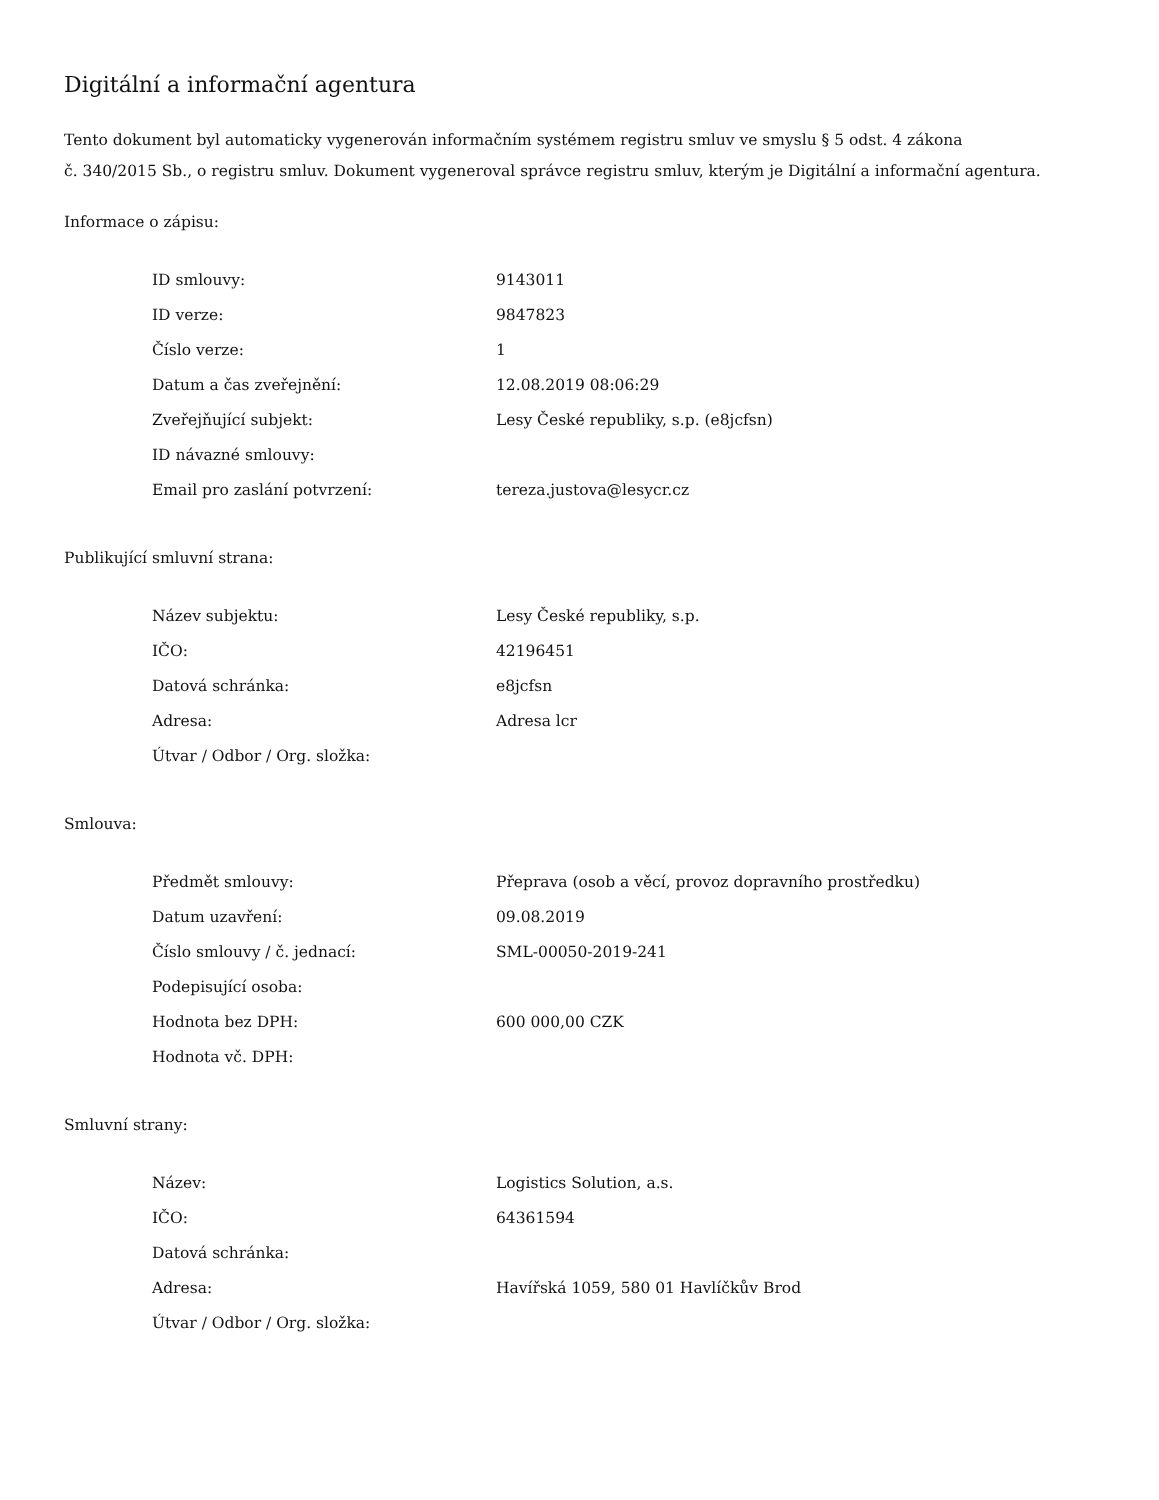Digitální a informační agentura
Tento dokument byl automaticky vygenerován informačním systémem registru smluv ve smyslu § 5 odst. 4 zákona
č. 340/2015 Sb., o registru smluv. Dokument vygeneroval správce registru smluv, kterým je Digitální a informační agentura.
Informace o zápisu:
| ID smlouvy: | 9143011 |
| ID verze: | 9847823 |
| Číslo verze: | 1 |
| Datum a čas zveřejnění: | 12.08.2019 08:06:29 |
| Zveřejňující subjekt: | Lesy České republiky, s.p. (e8jcfsn) |
| ID návazné smlouvy: | |
| Email pro zaslání potvrzení: | tereza.justova@lesycr.cz |
Publikující smluvní strana:
| Název subjektu: | Lesy České republiky, s.p. |
| IČO: | 42196451 |
| Datová schránka: | e8jcfsn |
| Adresa: | Adresa lcr |
| Útvar / Odbor / Org. složka: | |
Smlouva:
| Předmět smlouvy: | Přeprava (osob a věcí, provoz dopravního prostředku) |
| Datum uzavření: | 09.08.2019 |
| Číslo smlouvy / č. jednací: | SML-00050-2019-241 |
| Podepisující osoba: | |
| Hodnota bez DPH: | 600 000,00 CZK |
| Hodnota vč. DPH: | |
Smluvní strany:
| Název: | Logistics Solution, a.s. |
| IČO: | 64361594 |
| Datová schránka: | |
| Adresa: | Havířská 1059, 580 01 Havlíčkův Brod |
| Útvar / Odbor / Org. složka: | |